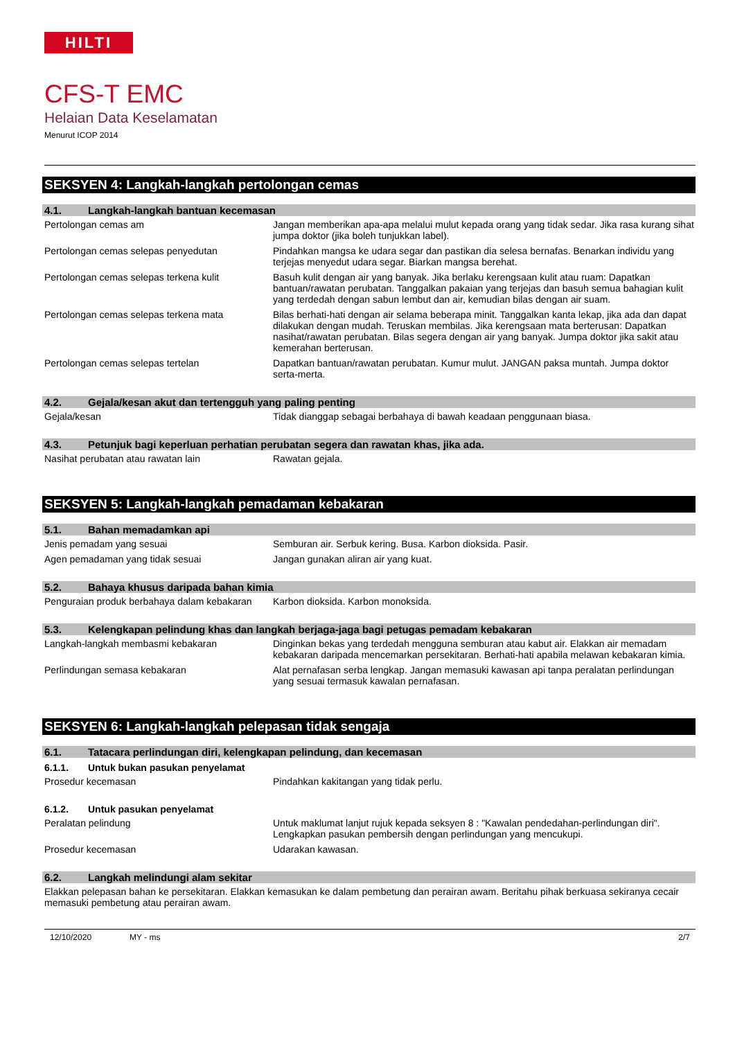HILTI
CFS-T EMC
Helaian Data Keselamatan
Menurut ICOP 2014
SEKSYEN 4: Langkah-langkah pertolongan cemas
4.1. Langkah-langkah bantuan kecemasan
| Pertolongan cemas am | Jangan memberikan apa-apa melalui mulut kepada orang yang tidak sedar. Jika rasa kurang sihat jumpa doktor (jika boleh tunjukkan label). |
| Pertolongan cemas selepas penyedutan | Pindahkan mangsa ke udara segar dan pastikan dia selesa bernafas. Benarkan individu yang terjejas menyedut udara segar. Biarkan mangsa berehat. |
| Pertolongan cemas selepas terkena kulit | Basuh kulit dengan air yang banyak. Jika berlaku kerengsaan kulit atau ruam: Dapatkan bantuan/rawatan perubatan. Tanggalkan pakaian yang terjejas dan basuh semua bahagian kulit yang terdedah dengan sabun lembut dan air, kemudian bilas dengan air suam. |
| Pertolongan cemas selepas terkena mata | Bilas berhati-hati dengan air selama beberapa minit. Tanggalkan kanta lekap, jika ada dan dapat dilakukan dengan mudah. Teruskan membilas. Jika kerengsaan mata berterusan: Dapatkan nasihat/rawatan perubatan. Bilas segera dengan air yang banyak. Jumpa doktor jika sakit atau kemerahan berterusan. |
| Pertolongan cemas selepas tertelan | Dapatkan bantuan/rawatan perubatan. Kumur mulut. JANGAN paksa muntah. Jumpa doktor serta-merta. |
4.2. Gejala/kesan akut dan tertengguh yang paling penting
| Gejala/kesan | Tidak dianggap sebagai berbahaya di bawah keadaan penggunaan biasa. |
4.3. Petunjuk bagi keperluan perhatian perubatan segera dan rawatan khas, jika ada.
| Nasihat perubatan atau rawatan lain | Rawatan gejala. |
SEKSYEN 5: Langkah-langkah pemadaman kebakaran
5.1. Bahan memadamkan api
| Jenis pemadam yang sesuai | Semburan air. Serbuk kering. Busa. Karbon dioksida. Pasir. |
| Agen pemadaman yang tidak sesuai | Jangan gunakan aliran air yang kuat. |
5.2. Bahaya khusus daripada bahan kimia
| Penguraian produk berbahaya dalam kebakaran | Karbon dioksida. Karbon monoksida. |
5.3. Kelengkapan pelindung khas dan langkah berjaga-jaga bagi petugas pemadam kebakaran
| Langkah-langkah membasmi kebakaran | Dinginkan bekas yang terdedah mengguna semburan atau kabut air. Elakkan air memadam kebakaran daripada mencemarkan persekitaran. Berhati-hati apabila melawan kebakaran kimia. |
| Perlindungan semasa kebakaran | Alat pernafasan serba lengkap. Jangan memasuki kawasan api tanpa peralatan perlindungan yang sesuai termasuk kawalan pernafasan. |
SEKSYEN 6: Langkah-langkah pelepasan tidak sengaja
6.1. Tatacara perlindungan diri, kelengkapan pelindung, dan kecemasan
6.1.1. Untuk bukan pasukan penyelamat
| Prosedur kecemasan | Pindahkan kakitangan yang tidak perlu. |
6.1.2. Untuk pasukan penyelamat
| Peralatan pelindung | Untuk maklumat lanjut rujuk kepada seksyen 8 : "Kawalan pendedahan-perlindungan diri". Lengkapkan pasukan pembersih dengan perlindungan yang mencukupi. |
| Prosedur kecemasan | Udarakan kawasan. |
6.2. Langkah melindungi alam sekitar
Elakkan pelepasan bahan ke persekitaran. Elakkan kemasukan ke dalam pembetung dan perairan awam. Beritahu pihak berkuasa sekiranya cecair memasuki pembetung atau perairan awam.
12/10/2020 MY - ms 2/7